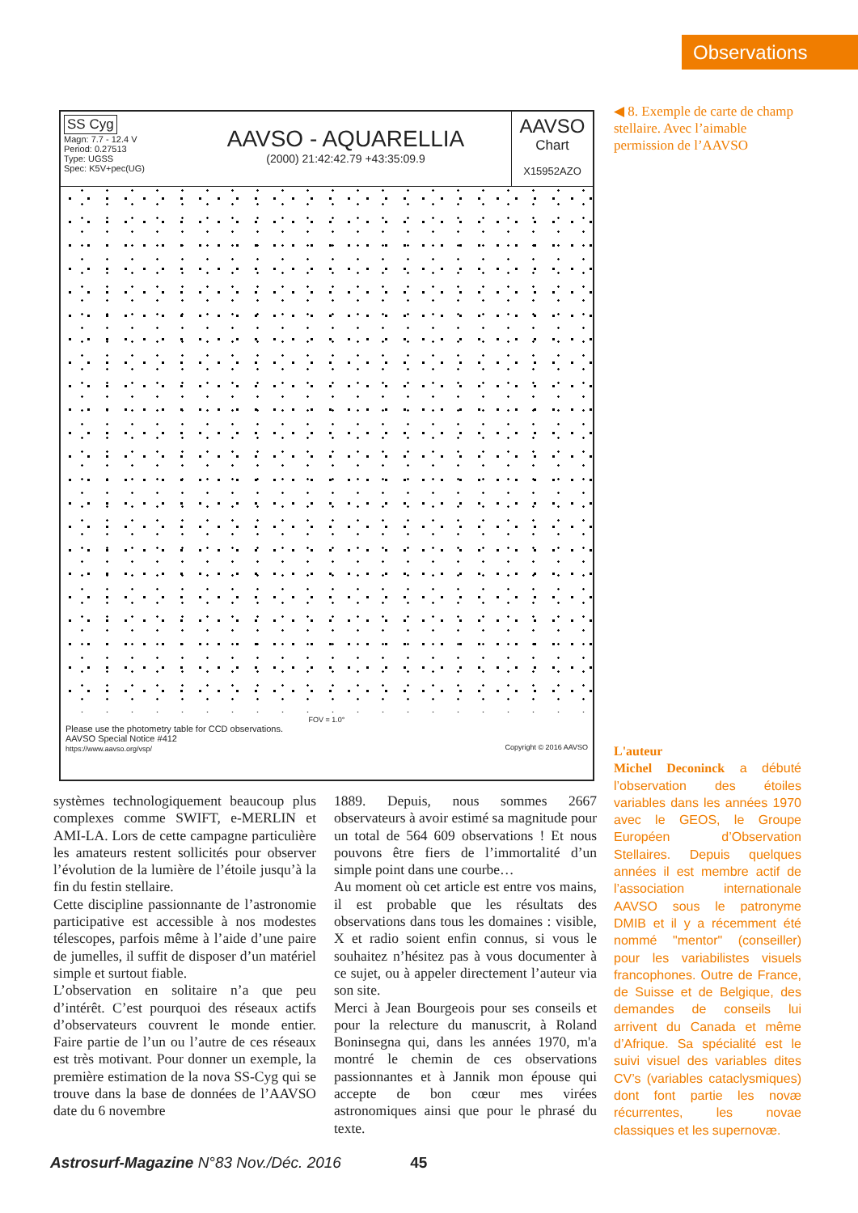Observations
SS Cyg
Magn: 7.7 - 12.4 V
Period: 0.27513
Type: UGSS
Spec: K5V+pec(UG)
AAVSO - AQUARELLIA
(2000) 21:42:42.79 +43:35:09.9
AAVSO
Chart
X15952AZO
FOV = 1.0°
Please use the photometry table for CCD observations.
AAVSO Special Notice #412
https://www.aavso.org/vsp/ Copyright © 2016 AAVSO
◀ 8. Exemple de carte de champ stellaire. Avec l’aimable permission de l’AAVSO
systèmes technologiquement beaucoup plus complexes comme SWIFT, e-MERLIN et AMI-LA. Lors de cette campagne particulière les amateurs restent sollicités pour observer l’évolution de la lumière de l’étoile jusqu’à la fin du festin stellaire.
Cette discipline passionnante de l’astronomie participative est accessible à nos modestes télescopes, parfois même à l’aide d’une paire de jumelles, il suffit de disposer d’un matériel simple et surtout fiable.
L’observation en solitaire n’a que peu d’intérêt. C’est pourquoi des réseaux actifs d’observateurs couvrent le monde entier. Faire partie de l’un ou l’autre de ces réseaux est très motivant. Pour donner un exemple, la première estimation de la nova SS-Cyg qui se trouve dans la base de données de l’AAVSO date du 6 novembre
1889. Depuis, nous sommes 2667 observateurs à avoir estimé sa magnitude pour un total de 564 609 observations ! Et nous pouvons être fiers de l’immortalité d’un simple point dans une courbe…
Au moment où cet article est entre vos mains, il est probable que les résultats des observations dans tous les domaines : visible, X et radio soient enfin connus, si vous le souhaitez n’hésitez pas à vous documenter à ce sujet, ou à appeler directement l’auteur via son site.
Merci à Jean Bourgeois pour ses conseils et pour la relecture du manuscrit, à Roland Boninsegna qui, dans les années 1970, m'a montré le chemin de ces observations passionnantes et à Jannik mon épouse qui accepte de bon cœur mes virées astronomiques ainsi que pour le phrasé du texte.
L'auteur
Michel Deconinck a débuté l’observation des étoiles variables dans les années 1970 avec le GEOS, le Groupe Européen d’Observation Stellaires. Depuis quelques années il est membre actif de l’association internationale AAVSO sous le patronyme DMIB et il y a récemment été nommé "mentor" (conseiller) pour les variabilistes visuels francophones. Outre de France, de Suisse et de Belgique, des demandes de conseils lui arrivent du Canada et même d’Afrique. Sa spécialité est le suivi visuel des variables dites CV’s (variables cataclysmiques) dont font partie les novæ récurrentes, les novae classiques et les supernovæ.
Astrosurf-Magazine N°83 Nov./Déc. 2016 45